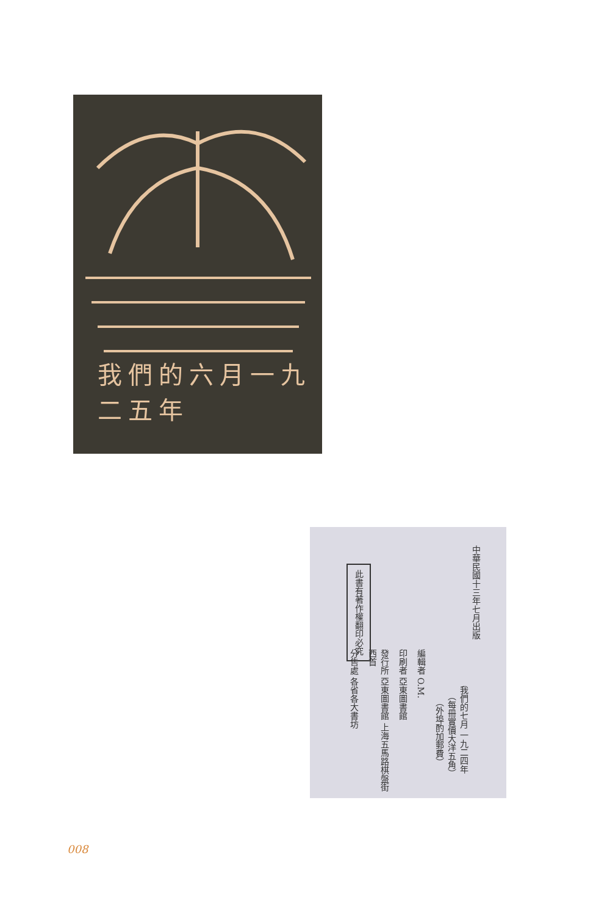我們的六月一九二五年
中華民國十三年七月出版
我們的七月 一九二四年
（每冊實價大洋五角）
（外埠酌加郵費）
此書有著作權翻印必究
編輯者 O.M.
印刷者 亞東圖書館
發行所 亞東圖書館 上海五馬路棋盤街西首
分售處 各省各大書坊
008